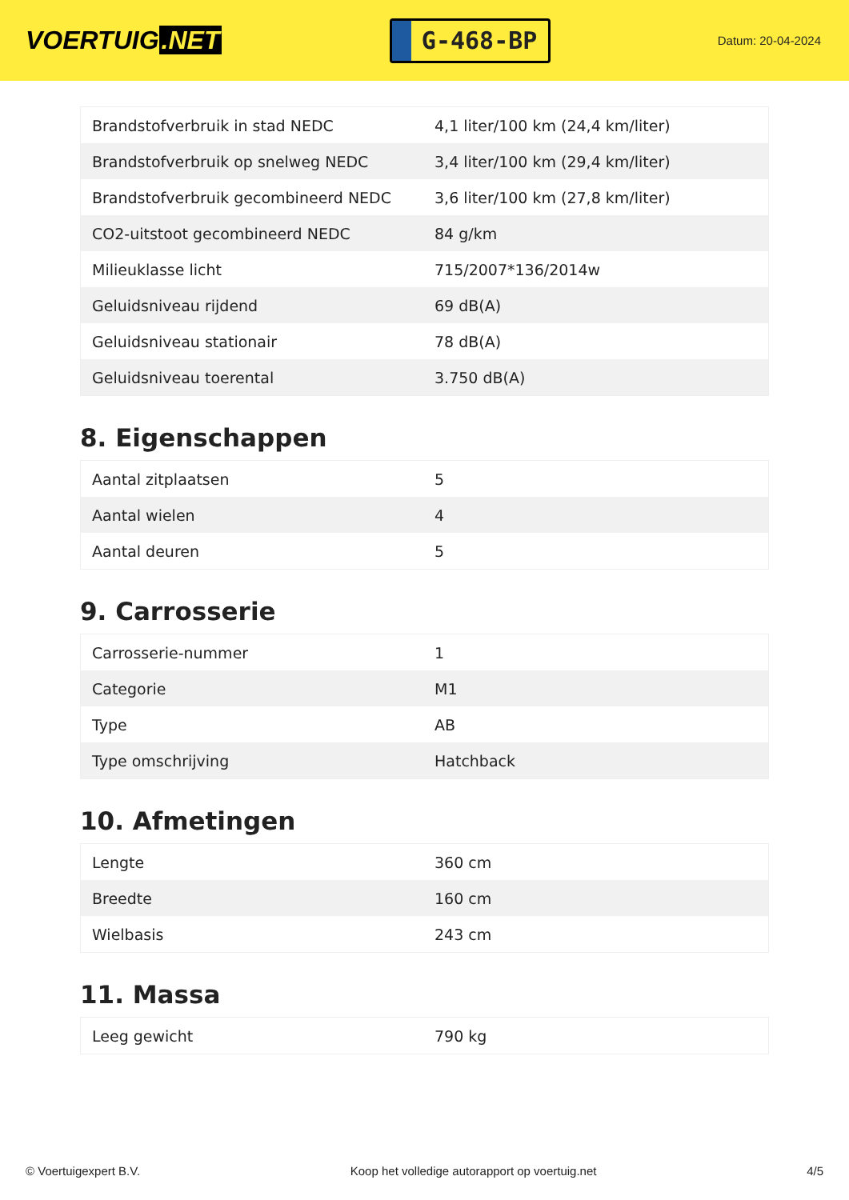VOERTUIG.NET
G-468-BP
Datum: 20-04-2024
| Brandstofverbruik in stad NEDC | 4,1 liter/100 km (24,4 km/liter) |
| Brandstofverbruik op snelweg NEDC | 3,4 liter/100 km (29,4 km/liter) |
| Brandstofverbruik gecombineerd NEDC | 3,6 liter/100 km (27,8 km/liter) |
| CO2-uitstoot gecombineerd NEDC | 84 g/km |
| Milieuklasse licht | 715/2007*136/2014w |
| Geluidsniveau rijdend | 69 dB(A) |
| Geluidsniveau stationair | 78 dB(A) |
| Geluidsniveau toerental | 3.750 dB(A) |
8. Eigenschappen
| Aantal zitplaatsen | 5 |
| Aantal wielen | 4 |
| Aantal deuren | 5 |
9. Carrosserie
| Carrosserie-nummer | 1 |
| Categorie | M1 |
| Type | AB |
| Type omschrijving | Hatchback |
10. Afmetingen
| Lengte | 360 cm |
| Breedte | 160 cm |
| Wielbasis | 243 cm |
11. Massa
| Leeg gewicht | 790 kg |
© Voertuigexpert B.V. Koop het volledige autorapport op voertuig.net 4/5